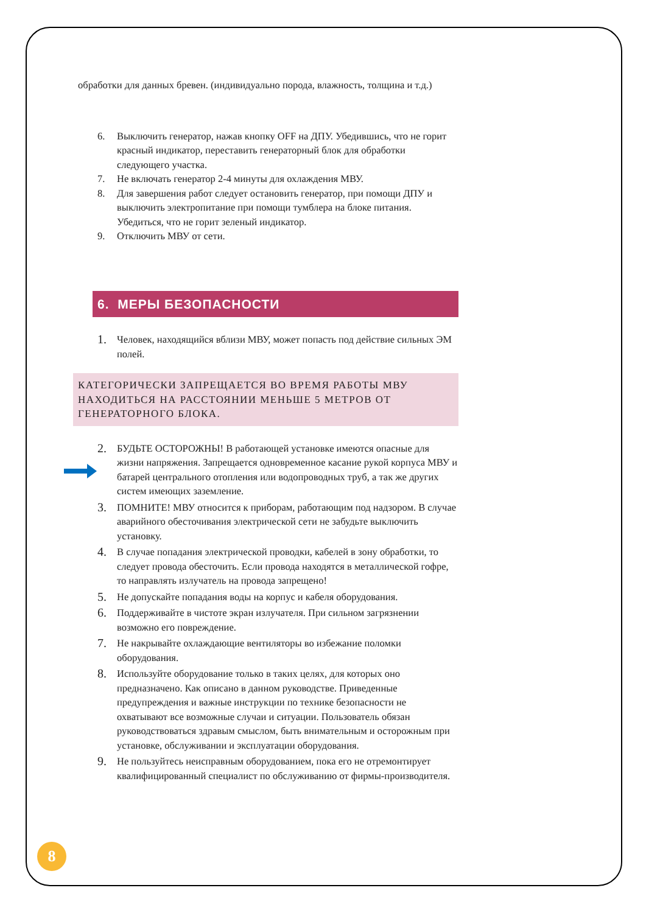обработки для данных бревен. (индивидуально порода, влажность, толщина и т.д.)
6. Выключить генератор, нажав кнопку OFF на ДПУ. Убедившись, что не горит красный индикатор, переставить генераторный блок для обработки следующего участка.
7. Не включать генератор 2-4 минуты для охлаждения МВУ.
8. Для завершения работ следует остановить генератор, при помощи ДПУ и выключить электропитание при помощи тумблера на блоке питания. Убедиться, что не горит зеленый индикатор.
9. Отключить МВУ от сети.
6. МЕРЫ БЕЗОПАСНОСТИ
1. Человек, находящийся вблизи МВУ, может попасть под действие сильных ЭМ полей.
КАТЕГОРИЧЕСКИ ЗАПРЕЩАЕТСЯ ВО ВРЕМЯ РАБОТЫ МВУ НАХОДИТЬСЯ НА РАССТОЯНИИ МЕНЬШЕ 5 МЕТРОВ ОТ ГЕНЕРАТОРНОГО БЛОКА.
2. БУДЬТЕ ОСТОРОЖНЫ! В работающей установке имеются опасные для жизни напряжения. Запрещается одновременное касание рукой корпуса МВУ и батарей центрального отопления или водопроводных труб, а так же других систем имеющих заземление.
3. ПОМНИТЕ! МВУ относится к приборам, работающим под надзором. В случае аварийного обесточивания электрической сети не забудьте выключить установку.
4. В случае попадания электрической проводки, кабелей в зону обработки, то следует провода обесточить. Если провода находятся в металлической гофре, то направлять излучатель на провода запрещено!
5. Не допускайте попадания воды на корпус и кабеля оборудования.
6. Поддерживайте в чистоте экран излучателя. При сильном загрязнении возможно его повреждение.
7. Не накрывайте охлаждающие вентиляторы во избежание поломки оборудования.
8. Используйте оборудование только в таких целях, для которых оно предназначено. Как описано в данном руководстве. Приведенные предупреждения и важные инструкции по технике безопасности не охватывают все возможные случаи и ситуации. Пользователь обязан руководствоваться здравым смыслом, быть внимательным и осторожным при установке, обслуживании и эксплуатации оборудования.
9. Не пользуйтесь неисправным оборудованием, пока его не отремонтирует квалифицированный специалист по обслуживанию от фирмы-производителя.
8